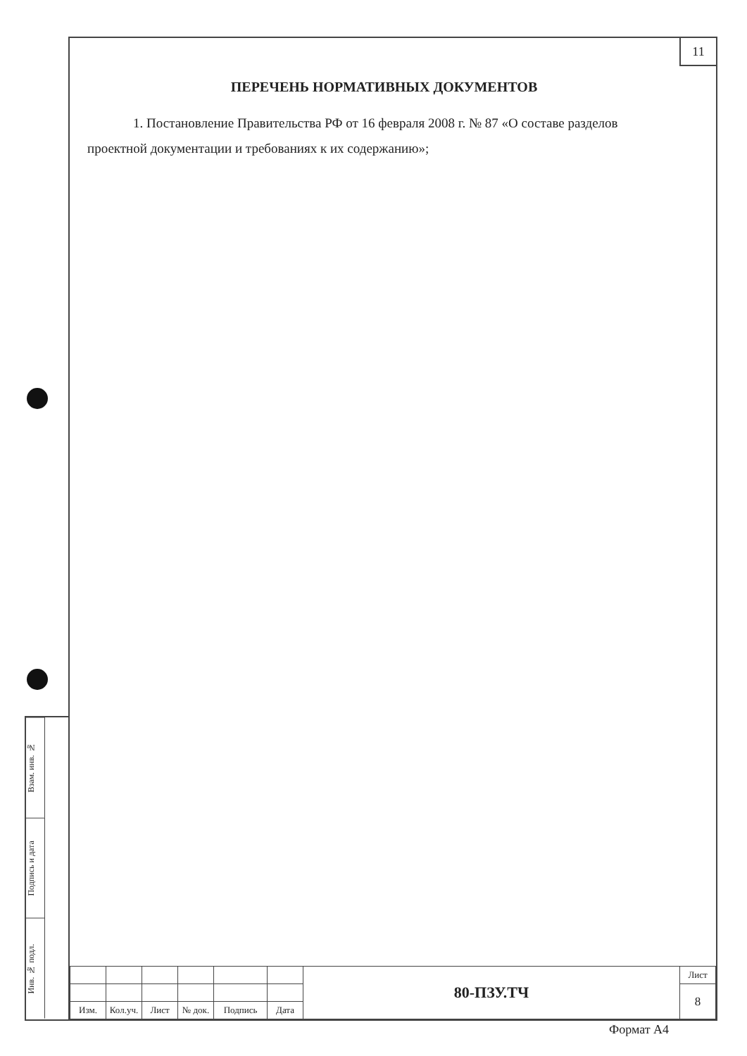Взам. инв. №
Подпись и дата
Инв. № подл.
11
ПЕРЕЧЕНЬ НОРМАТИВНЫХ ДОКУМЕНТОВ
1. Постановление Правительства РФ от 16 февраля 2008 г. № 87 «О составе разделов проектной документации и требованиях к их содержанию»;
| | | | | | | 80-ПЗУ.ТЧ | Лист |
| | | | | | | | 8 |
| Изм. | Кол.уч. | Лист | № док. | Подпись | Дата | | |
Формат A4